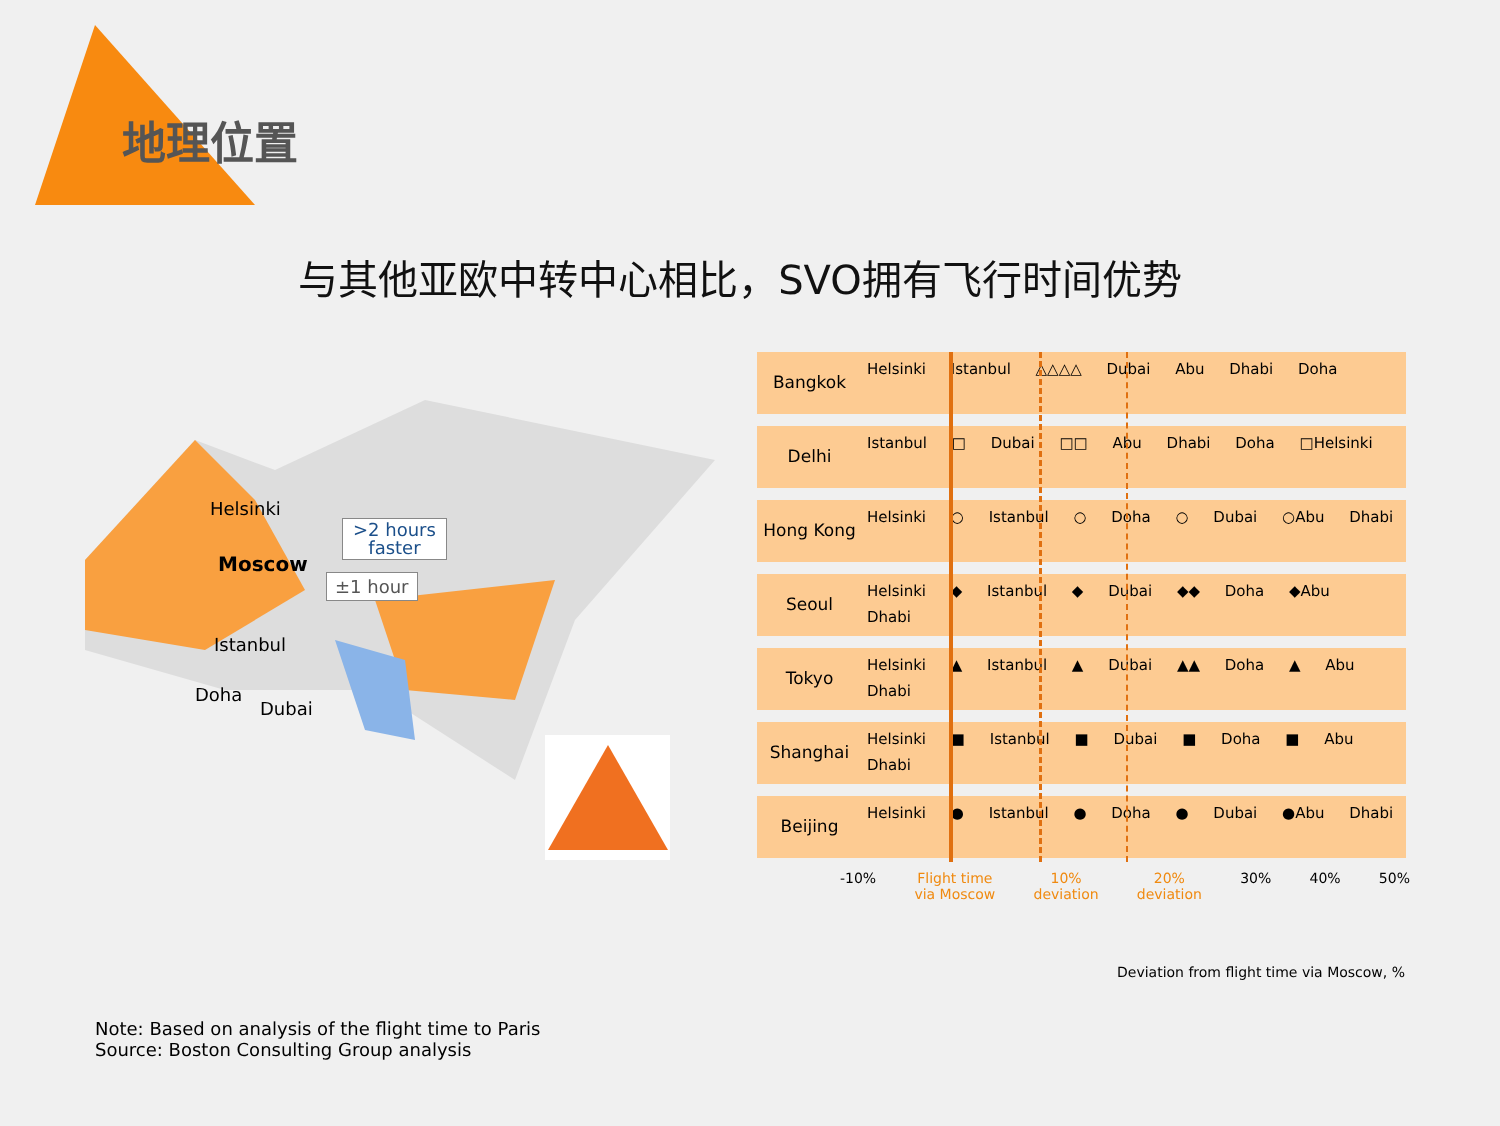地理位置
与其他亚欧中转中心相比，SVO拥有飞行时间优势
Helsinki
Moscow
>2 hours
faster
±1 hour
Istanbul
Doha
Dubai
Bangkok
Helsinki Istanbul △△△△ Dubai Abu Dhabi Doha
Delhi
Istanbul □ Dubai □□ Abu Dhabi Doha □Helsinki
Hong Kong
Helsinki ○ Istanbul ○ Doha ○ Dubai ○Abu Dhabi
Seoul
Helsinki ◆ Istanbul ◆ Dubai ◆◆ Doha ◆Abu Dhabi
Tokyo
Helsinki ▲ Istanbul ▲ Dubai ▲▲ Doha ▲ Abu Dhabi
Shanghai
Helsinki ■ Istanbul ■ Dubai ■ Doha ■ Abu Dhabi
Beijing
Helsinki ● Istanbul ● Doha ● Dubai ●Abu Dhabi
-10% Flight time
via Moscow 10%
deviation 20%
deviation 30% 40% 50%
Deviation from flight time via Moscow, %
Note: Based on analysis of the flight time to Paris
Source: Boston Consulting Group analysis